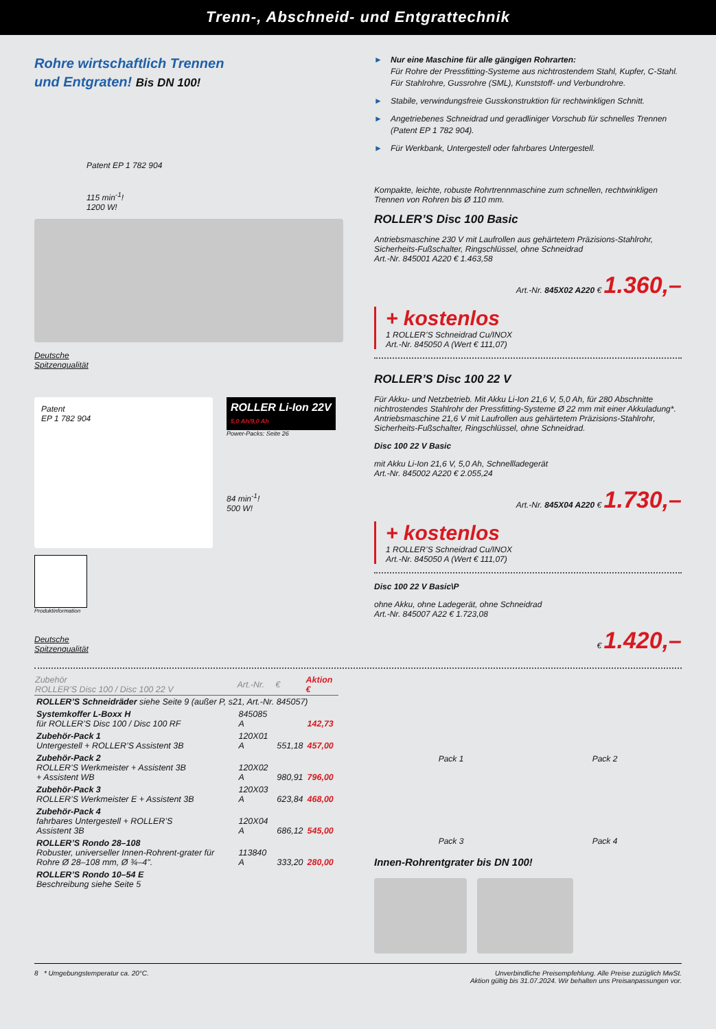Trenn-, Abschneid- und Entgrattechnik
Rohre wirtschaftlich Trennen
und Entgraten! Bis DN 100!
Patent EP 1 782 904
115 min<sup>-1</sup>!
1200 W!
Deutsche
Spitzenqualität
Patent
EP 1 782 904
ROLLER Li-Ion 22V
5,0 Ah/9,0 Ah
Power-Packs: Seite 26
84 min<sup>-1</sup>!
500 W!
Produktinformation
Deutsche
Spitzenqualität
► Nur eine Maschine für alle gängigen Rohrarten:
Für Rohre der Pressfitting-Systeme aus nichtrostendem Stahl, Kupfer, C-Stahl. Für Stahlrohre, Gussrohre (SML), Kunststoff- und Verbundrohre.
► Stabile, verwindungsfreie Gusskonstruktion für rechtwinkligen Schnitt.
► Angetriebenes Schneidrad und geradliniger Vorschub für schnelles Trennen (Patent EP 1 782 904).
► Für Werkbank, Untergestell oder fahrbares Untergestell.
Kompakte, leichte, robuste Rohrtrennmaschine zum schnellen, rechtwinkligen Trennen von Rohren bis Ø 110 mm.
ROLLER’S Disc 100 Basic
Antriebsmaschine 230 V mit Laufrollen aus gehärtetem Präzisions-Stahlrohr, Sicherheits-Fußschalter, Ringschlüssel, ohne Schneidrad
Art.-Nr. 845001 A220 € 1.463,58
Art.-Nr. 845X02 A220 € 1.360,–
+ kostenlos
1 ROLLER’S Schneidrad Cu/INOX
Art.-Nr. 845050 A (Wert € 111,07)
ROLLER’S Disc 100 22 V
Für Akku- und Netzbetrieb. Mit Akku Li-Ion 21,6 V, 5,0 Ah, für 280 Abschnitte nichtrostendes Stahlrohr der Pressfitting-Systeme Ø 22 mm mit einer Akkuladung*. Antriebsmaschine 21,6 V mit Laufrollen aus gehärtetem Präzisions-Stahlrohr, Sicherheits-Fußschalter, Ringschlüssel, ohne Schneidrad.
Disc 100 22 V Basic
mit Akku Li-Ion 21,6 V, 5,0 Ah, Schnellladegerät
Art.-Nr. 845002 A220 € 2.055,24
Art.-Nr. 845X04 A220 € 1.730,–
+ kostenlos
1 ROLLER’S Schneidrad Cu/INOX
Art.-Nr. 845050 A (Wert € 111,07)
Disc 100 22 V Basic\P
ohne Akku, ohne Ladegerät, ohne Schneidrad
Art.-Nr. 845007 A22 € 1.723,08
€ 1.420,–
| Zubehör ROLLER’S Disc 100 / Disc 100 22 V | Art.-Nr. | € | Aktion € |
| --- | --- | --- | --- |
| ROLLER’S Schneidräder siehe Seite 9 (außer P, s21, Art.-Nr. 845057) | | | |
| Systemkoffer L-Boxx H für ROLLER’S Disc 100 / Disc 100 RF | 845085 A | | 142,73 |
| Zubehör-Pack 1 Untergestell + ROLLER’S Assistent 3B | 120X01 A | 551,18 | 457,00 |
| Zubehör-Pack 2 ROLLER’S Werkmeister + Assistent 3B + Assistent WB | 120X02 A | 980,91 | 796,00 |
| Zubehör-Pack 3 ROLLER’S Werkmeister E + Assistent 3B | 120X03 A | 623,84 | 468,00 |
| Zubehör-Pack 4 fahrbares Untergestell + ROLLER’S Assistent 3B | 120X04 A | 686,12 | 545,00 |
| ROLLER’S Rondo 28–108 Robuster, universeller Innen-Rohrent-grater für Rohre Ø 28–108 mm, Ø ¾–4". | 113840 A | 333,20 | 280,00 |
| ROLLER’S Rondo 10–54 E Beschreibung siehe Seite 5 | | | |
Pack 1 Pack 2
Pack 3 Pack 4
Innen-Rohrentgrater bis DN 100!
8 * Umgebungstemperatur ca. 20°C.
Unverbindliche Preisempfehlung. Alle Preise zuzüglich MwSt.
Aktion gültig bis 31.07.2024. Wir behalten uns Preisanpassungen vor.